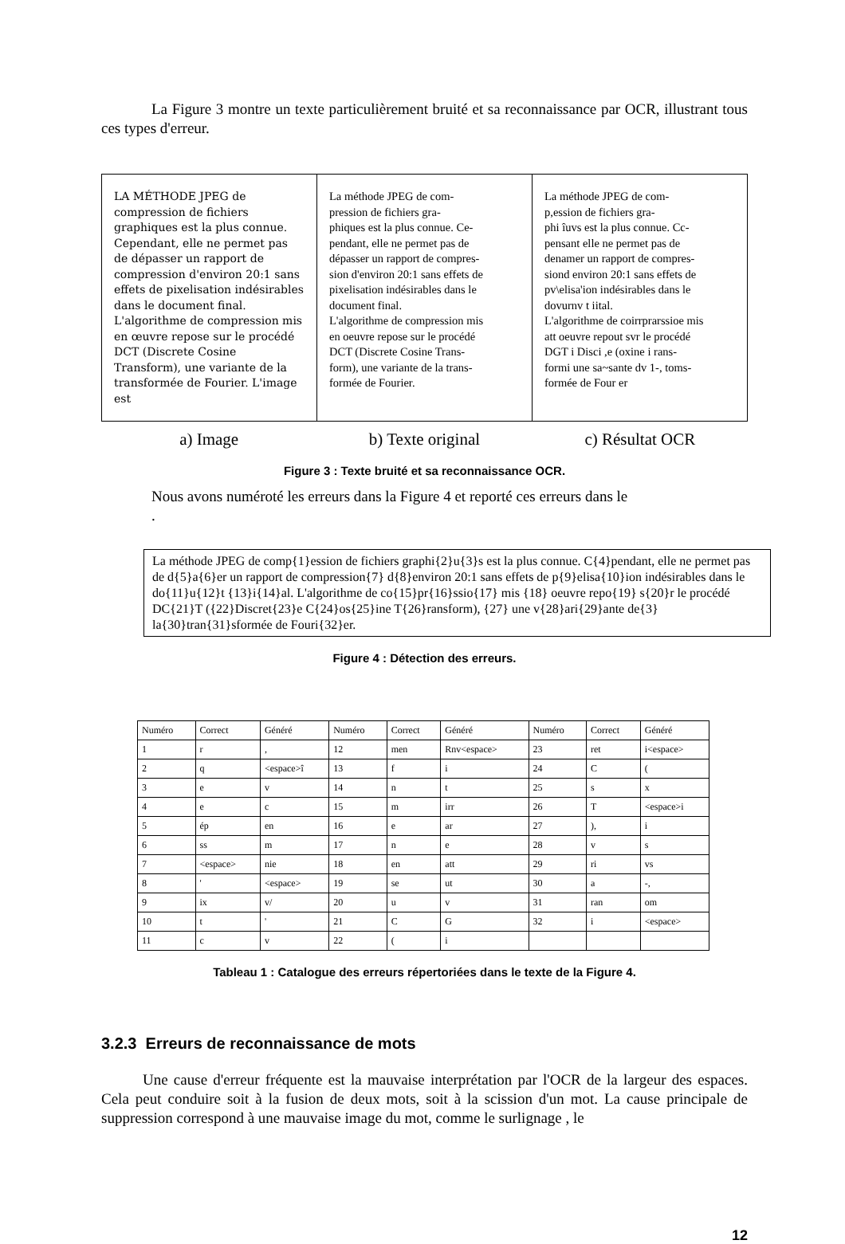La Figure 3 montre un texte particulièrement bruité et sa reconnaissance par OCR, illustrant tous ces types d'erreur.
LA MÉTHODE JPEG de compression de fichiers graphiques est la plus connue. Cependant, elle ne permet pas de dépasser un rapport de compression d'environ 20:1 sans effets de pixelisation indésirables dans le document final.
L'algorithme de compression mis en œuvre repose sur le procédé DCT (Discrete Cosine Transform), une variante de la transformée de Fourier. L'image est
La méthode JPEG de com-
pression de fichiers gra-
phiques est la plus connue. Ce-
pendant, elle ne permet pas de
dépasser un rapport de compres-
sion d'environ 20:1 sans effets de
pixelisation indésirables dans le
document final.
L'algorithme de compression mis
en oeuvre repose sur le procédé
DCT (Discrete Cosine Trans-
form), une variante de la trans-
formée de Fourier.
La méthode JPEG de com-
p,ession de fichiers gra-
phi îuvs est la plus connue. Cc-
pensant elle ne permet pas de
denamer un rapport de compres-
siond environ 20:1 sans effets de
pv\elisa'ion indésirables dans le
dovurnv t iital.
L'algorithme de coirrprarssioe mis
att oeuvre repout svr le procédé
DGT i Disci ,e (oxine i rans-
formi une sa~sante dv 1-, toms-
formée de Four er
a) Image b) Texte original c) Résultat OCR
Figure 3 : Texte bruité et sa reconnaissance OCR.
Nous avons numéroté les erreurs dans la Figure 4 et reporté ces erreurs dans le
.
La méthode JPEG de comp{1}ession de fichiers graphi{2}u{3}s est la plus connue. C{4}pendant, elle ne permet pas de d{5}a{6}er un rapport de compression{7} d{8}environ 20:1 sans effets de p{9}elisa{10}ion indésirables dans le do{11}u{12}t {13}i{14}al. L'algorithme de co{15}pr{16}ssio{17} mis {18} oeuvre repo{19} s{20}r le procédé DC{21}T ({22}Discret{23}e C{24}os{25}ine T{26}ransform), {27} une v{28}ari{29}ante de{3} la{30}tran{31}sformée de Fouri{32}er.
Figure 4 : Détection des erreurs.
| Numéro | Correct | Généré | Numéro | Correct | Généré | Numéro | Correct | Généré |
| 1 | r | , | 12 | men | Rnv<espace> | 23 | ret | i<espace> |
| 2 | q | <espace>î | 13 | f | i | 24 | C | ( |
| 3 | e | v | 14 | n | t | 25 | s | x |
| 4 | e | c | 15 | m | irr | 26 | T | <espace>i |
| 5 | ép | en | 16 | e | ar | 27 | ), | i |
| 6 | ss | m | 17 | n | e | 28 | v | s |
| 7 | <espace> | nie | 18 | en | att | 29 | ri | vs |
| 8 | ' | <espace> | 19 | se | ut | 30 | a | -, |
| 9 | ix | v/ | 20 | u | v | 31 | ran | om |
| 10 | t | ' | 21 | C | G | 32 | i | <espace> |
| 11 | c | v | 22 | ( | i | | | |
Tableau 1 : Catalogue des erreurs répertoriées dans le texte de la Figure 4.
3.2.3 Erreurs de reconnaissance de mots
Une cause d'erreur fréquente est la mauvaise interprétation par l'OCR de la largeur des espaces. Cela peut conduire soit à la fusion de deux mots, soit à la scission d'un mot. La cause principale de suppression correspond à une mauvaise image du mot, comme le surlignage , le
12